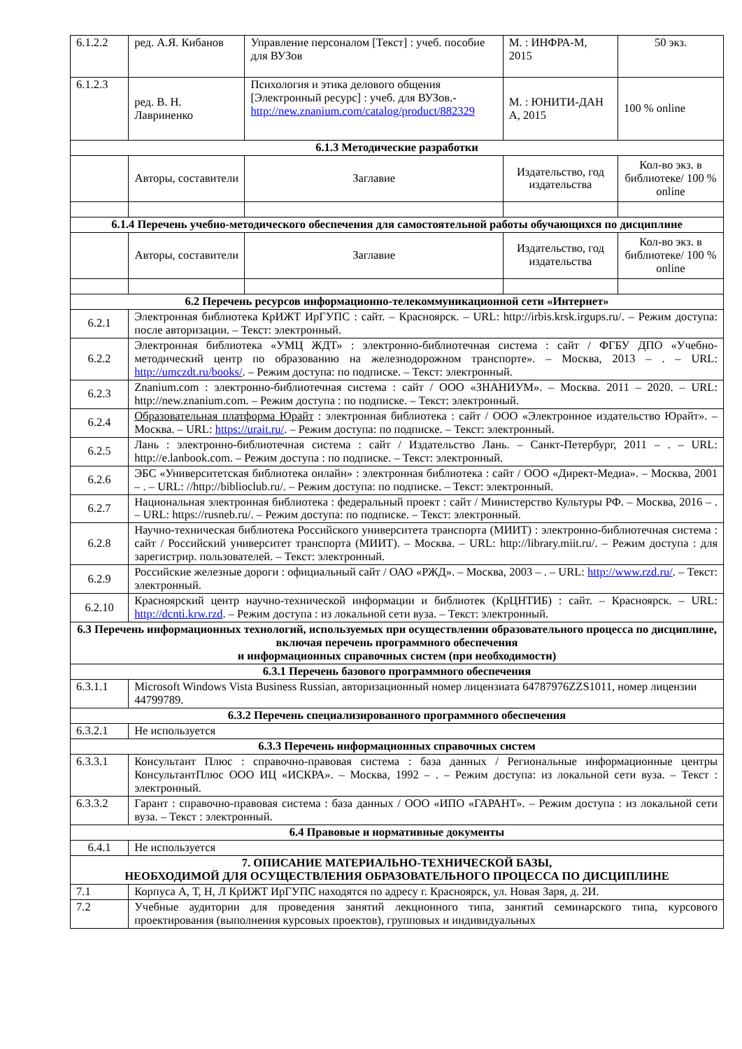| 6.1.2.2 | ред. А.Я. Кибанов | Управление персоналом [Текст] : учеб. пособие для ВУЗов | М. : ИНФРА-М, 2015 | 50 экз. |
| 6.1.2.3 | ред. В. Н. Лавриненко | Психология и этика делового общения [Электронный ресурс] : учеб. для ВУЗов.- http://new.znanium.com/catalog/product/882329 | М. : ЮНИТИ-ДАН А, 2015 | 100 % online |
| 6.1.3 Методические разработки | | | | |
| | Авторы, составители | Заглавие | Издательство, год издательства | Кол-во экз. в библиотеке/ 100 % online |
| 6.1.4 Перечень учебно-методического обеспечения для самостоятельной работы обучающихся по дисциплине | | | | |
| | Авторы, составители | Заглавие | Издательство, год издательства | Кол-во экз. в библиотеке/ 100 % online |
| 6.2 Перечень ресурсов информационно-телекоммуникационной сети «Интернет» | | | | |
| 6.2.1 | Электронная библиотека КрИЖТ ИрГУПС : сайт. – Красноярск. – URL: http://irbis.krsk.irgups.ru/. – Режим доступа: после авторизации. – Текст: электронный. | | | |
| 6.2.2 | Электронная библиотека «УМЦ ЖДТ» : электронно-библиотечная система : сайт / ФГБУ ДПО «Учебно-методический центр по образованию на железнодорожном транспорте». – Москва, 2013 – . – URL: http://umczdt.ru/books/ . – Режим доступа: по подписке. – Текст: электронный. | | | |
| 6.2.3 | Znanium.com : электронно-библиотечная система : сайт / ООО «ЗНАНИУМ». – Москва. 2011 – 2020. – URL: http://new.znanium.com. – Режим доступа : по подписке. – Текст: электронный. | | | |
| 6.2.4 | Образовательная платформа Юрайт : электронная библиотека : сайт / ООО «Электронное издательство Юрайт». – Москва. – URL: https://urait.ru/ . – Режим доступа: по подписке. – Текст: электронный. | | | |
| 6.2.5 | Лань : электронно-библиотечная система : сайт / Издательство Лань. – Санкт-Петербург, 2011 – . – URL: http://e.lanbook.com. – Режим доступа : по подписке. – Текст: электронный. | | | |
| 6.2.6 | ЭБС «Университетская библиотека онлайн» : электронная библиотека : сайт / ООО «Директ-Медиа». – Москва, 2001 – . – URL: //http://biblioclub.ru/. – Режим доступа: по подписке. – Текст: электронный. | | | |
| 6.2.7 | Национальная электронная библиотека : федеральный проект : сайт / Министерство Культуры РФ. – Москва, 2016 – . – URL: https://rusneb.ru/. – Режим доступа: по подписке. – Текст: электронный. | | | |
| 6.2.8 | Научно-техническая библиотека Российского университета транспорта (МИИТ) : электронно-библиотечная система : сайт / Российский университет транспорта (МИИТ). – Москва. – URL: http://library.miit.ru/. – Режим доступа : для зарегистрир. пользователей. – Текст: электронный. | | | |
| 6.2.9 | Российские железные дороги : официальный сайт / ОАО «РЖД». – Москва, 2003 – . – URL: http://www.rzd.ru/ . – Текст: электронный. | | | |
| 6.2.10 | Красноярский центр научно-технической информации и библиотек (КрЦНТИБ) : сайт. – Красноярск. – URL: http://dcnti.krw.rzd . – Режим доступа : из локальной сети вуза. – Текст: электронный. | | | |
| 6.3 Перечень информационных технологий, используемых при осуществлении образовательного процесса по дисциплине, включая перечень программного обеспечения и информационных справочных систем (при необходимости) | | | | |
| 6.3.1 Перечень базового программного обеспечения | | | | |
| 6.3.1.1 | Microsoft Windows Vista Business Russian, авторизационный номер лицензиата 64787976ZZS1011, номер лицензии 44799789. | | | |
| 6.3.2 Перечень специализированного программного обеспечения | | | | |
| 6.3.2.1 | Не используется | | | |
| 6.3.3 Перечень информационных справочных систем | | | | |
| 6.3.3.1 | Консультант Плюс : справочно-правовая система : база данных / Региональные информационные центры КонсультантПлюс ООО ИЦ «ИСКРА». – Москва, 1992 – . – Режим доступа: из локальной сети вуза. – Текст : электронный. | | | |
| 6.3.3.2 | Гарант : справочно-правовая система : база данных / ООО «ИПО «ГАРАНТ». – Режим доступа : из локальной сети вуза. – Текст : электронный. | | | |
| 6.4 Правовые и нормативные документы | | | | |
| 6.4.1 | Не используется | | | |
| 7. ОПИСАНИЕ МАТЕРИАЛЬНО-ТЕХНИЧЕСКОЙ БАЗЫ, НЕОБХОДИМОЙ ДЛЯ ОСУЩЕСТВЛЕНИЯ ОБРАЗОВАТЕЛЬНОГО ПРОЦЕССА ПО ДИСЦИПЛИНЕ | | | | |
| 7.1 | Корпуса А, Т, Н, Л КрИЖТ ИрГУПС находятся по адресу г. Красноярск, ул. Новая Заря, д. 2И. | | | |
| 7.2 | Учебные аудитории для проведения занятий лекционного типа, занятий семинарского типа, курсового проектирования (выполнения курсовых проектов), групповых и индивидуальных | | | |